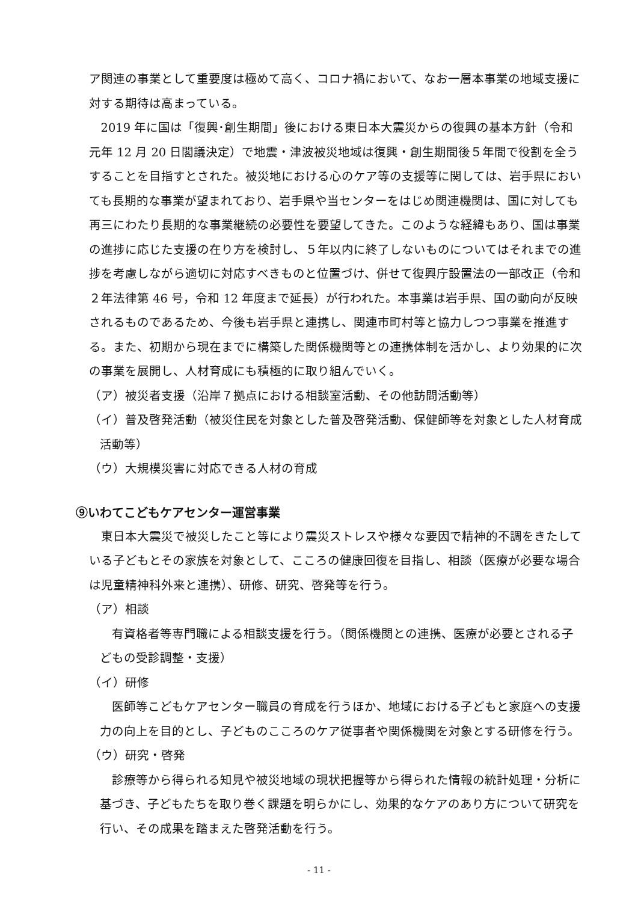ア関連の事業として重要度は極めて高く、コロナ禍において、なお一層本事業の地域支援に対する期待は高まっている。
2019 年に国は「復興･創生期間」後における東日本大震災からの復興の基本方針（令和元年 12 月 20 日閣議決定）で地震・津波被災地域は復興・創生期間後５年間で役割を全うすることを目指すとされた。被災地における心のケア等の支援等に関しては、岩手県においても長期的な事業が望まれており、岩手県や当センターをはじめ関連機関は、国に対しても再三にわたり長期的な事業継続の必要性を要望してきた。このような経緯もあり、国は事業の進捗に応じた支援の在り方を検討し、５年以内に終了しないものについてはそれまでの進捗を考慮しながら適切に対応すべきものと位置づけ、併せて復興庁設置法の一部改正（令和２年法律第 46 号，令和 12 年度まで延長）が行われた。本事業は岩手県、国の動向が反映されるものであるため、今後も岩手県と連携し、関連市町村等と協力しつつ事業を推進する。また、初期から現在までに構築した関係機関等との連携体制を活かし、より効果的に次の事業を展開し、人材育成にも積極的に取り組んでいく。
（ア）被災者支援（沿岸７拠点における相談室活動、その他訪問活動等）
（イ）普及啓発活動（被災住民を対象とした普及啓発活動、保健師等を対象とした人材育成活動等）
（ウ）大規模災害に対応できる人材の育成
⑨いわてこどもケアセンター運営事業
東日本大震災で被災したこと等により震災ストレスや様々な要因で精神的不調をきたしている子どもとその家族を対象として、こころの健康回復を目指し、相談（医療が必要な場合は児童精神科外来と連携）、研修、研究、啓発等を行う。
（ア）相談
有資格者等専門職による相談支援を行う。（関係機関との連携、医療が必要とされる子どもの受診調整・支援）
（イ）研修
医師等こどもケアセンター職員の育成を行うほか、地域における子どもと家庭への支援力の向上を目的とし、子どものこころのケア従事者や関係機関を対象とする研修を行う。
（ウ）研究・啓発
診療等から得られる知見や被災地域の現状把握等から得られた情報の統計処理・分析に基づき、子どもたちを取り巻く課題を明らかにし、効果的なケアのあり方について研究を行い、その成果を踏まえた啓発活動を行う。
- 11 -